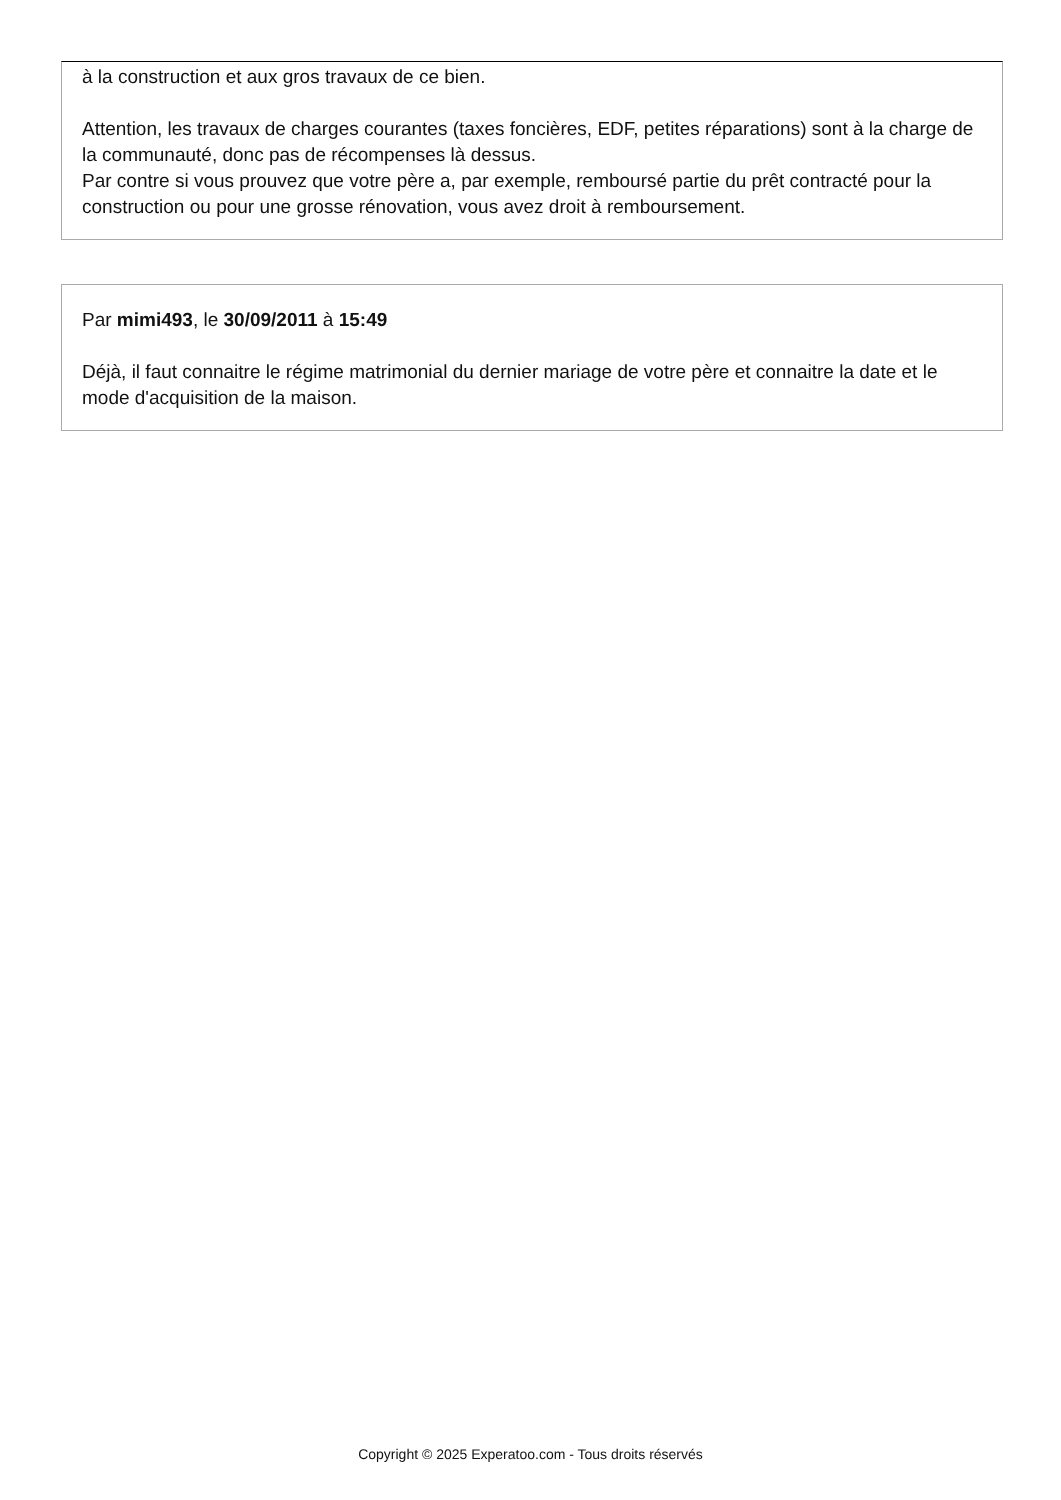à la construction et aux gros travaux de ce bien.
Attention, les travaux de charges courantes (taxes foncières, EDF, petites réparations) sont à la charge de la communauté, donc pas de récompenses là dessus.
Par contre si vous prouvez que votre père a, par exemple, remboursé partie du prêt contracté pour la construction ou pour une grosse rénovation, vous avez droit à remboursement.
Par mimi493, le 30/09/2011 à 15:49
Déjà, il faut connaitre le régime matrimonial du dernier mariage de votre père et connaitre la date et le mode d'acquisition de la maison.
Copyright © 2025 Experatoo.com - Tous droits réservés